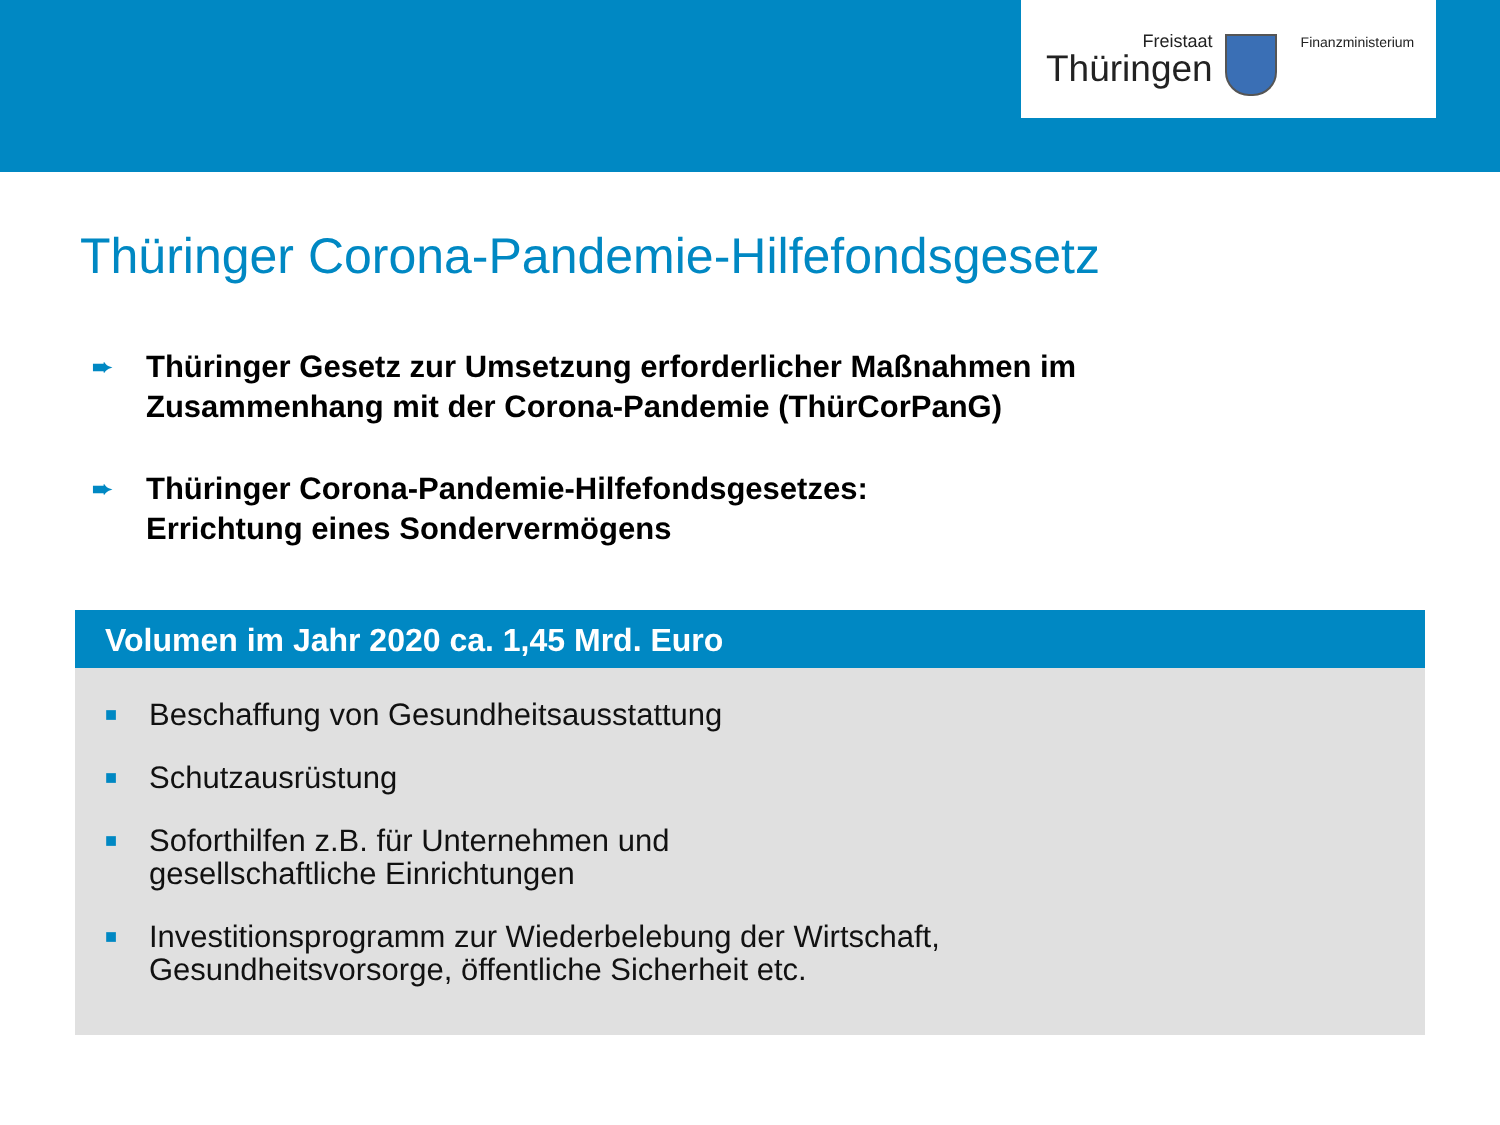Freistaat
Thüringen
Finanzministerium
Thüringer Corona-Pandemie-Hilfefondsgesetz
➨ Thüringer Gesetz zur Umsetzung erforderlicher Maßnahmen im
Zusammenhang mit der Corona-Pandemie (ThürCorPanG)
➨ Thüringer Corona-Pandemie-Hilfefondsgesetzes:
Errichtung eines Sondervermögens
Volumen im Jahr 2020 ca. 1,45 Mrd. Euro
■ Beschaffung von Gesundheitsausstattung
■ Schutzausrüstung
■ Soforthilfen z.B. für Unternehmen und
gesellschaftliche Einrichtungen
■ Investitionsprogramm zur Wiederbelebung der Wirtschaft,
Gesundheitsvorsorge, öffentliche Sicherheit etc.